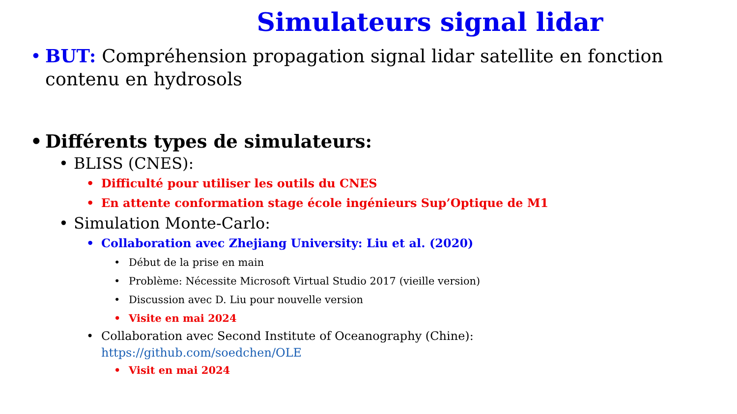Simulateurs signal lidar
• BUT: Compréhension propagation signal lidar satellite en fonction contenu en hydrosols
• Différents types de simulateurs:
• BLISS (CNES):
• Difficulté pour utiliser les outils du CNES
• En attente conformation stage école ingénieurs Sup’Optique de M1
• Simulation Monte-Carlo:
• Collaboration avec Zhejiang University: Liu et al. (2020)
• Début de la prise en main
• Problème: Nécessite Microsoft Virtual Studio 2017 (vieille version)
• Discussion avec D. Liu pour nouvelle version
• Visite en mai 2024
• Collaboration avec Second Institute of Oceanography (Chine):
https://github.com/soedchen/OLE
• Visit en mai 2024